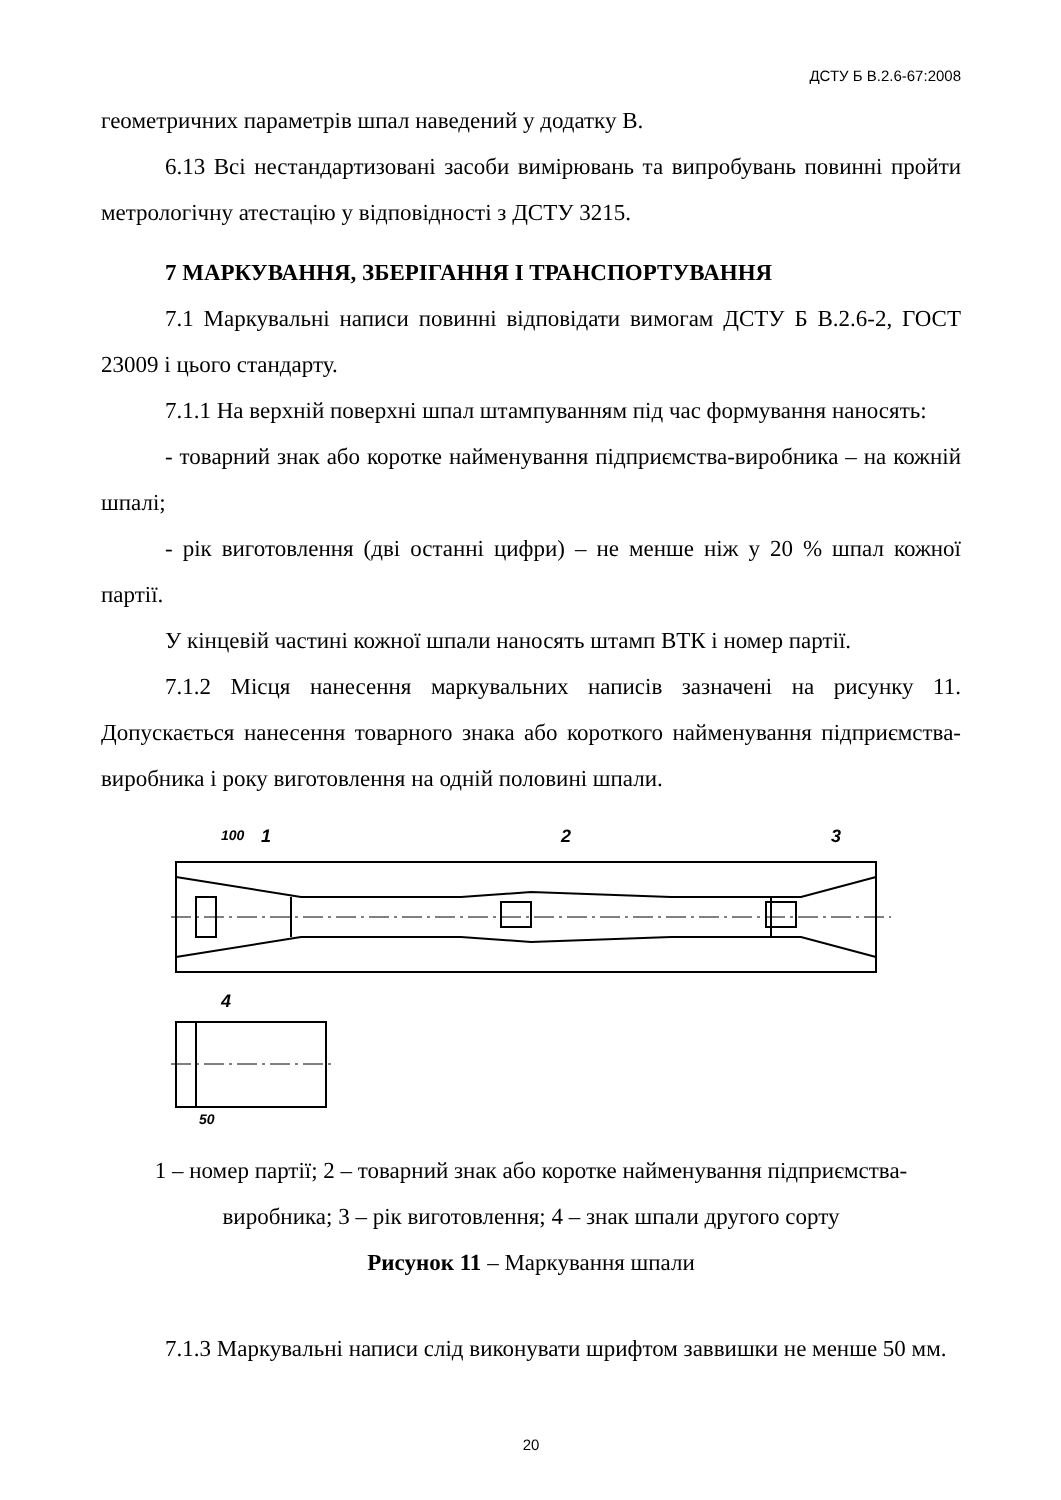ДСТУ Б В.2.6-67:2008
геометричних параметрів шпал наведений у додатку В.
6.13 Всі нестандартизовані засоби вимірювань та випробувань повинні пройти метрологічну атестацію у відповідності з ДСТУ 3215.
7 МАРКУВАННЯ, ЗБЕРІГАННЯ І ТРАНСПОРТУВАННЯ
7.1 Маркувальні написи повинні відповідати вимогам ДСТУ Б В.2.6-2, ГОСТ 23009 і цього стандарту.
7.1.1 На верхній поверхні шпал штампуванням під час формування наносять:
- товарний знак або коротке найменування підприємства-виробника – на кожній шпалі;
- рік виготовлення (дві останні цифри) – не менше ніж у 20 % шпал кожної партії.
У кінцевій частині кожної шпали наносять штамп ВТК і номер партії.
7.1.2 Місця нанесення маркувальних написів зазначені на рисунку 11. Допускається нанесення товарного знака або короткого найменування підприємства-виробника і року виготовлення на одній половині шпали.
100
1
2
3
4
50
1 – номер партії; 2 – товарний знак або коротке найменування підприємства-виробника; 3 – рік виготовлення; 4 – знак шпали другого сорту
Рисунок 11 – Маркування шпали
7.1.3 Маркувальні написи слід виконувати шрифтом заввишки не менше 50 мм.
20